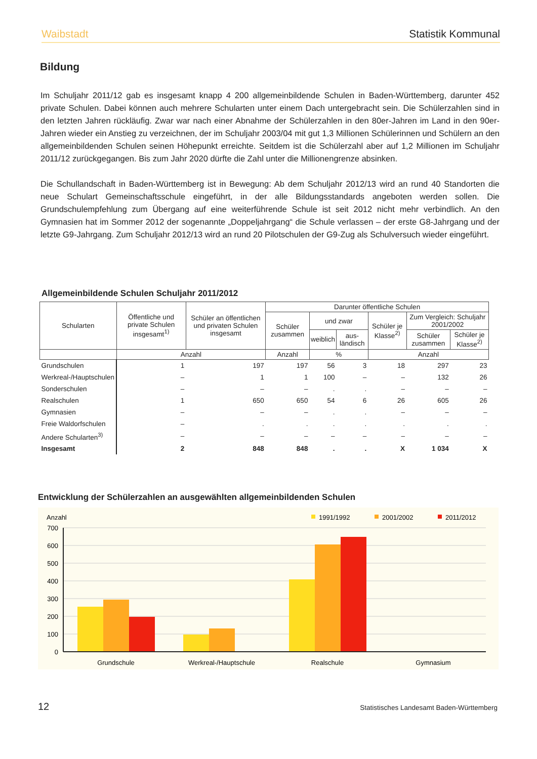Waibstadt Statistik Kommunal
Bildung
Im Schuljahr 2011/12 gab es insgesamt knapp 4 200 allgemeinbildende Schulen in Baden-Württemberg, darunter 452 private Schulen. Dabei können auch mehrere Schularten unter einem Dach untergebracht sein. Die Schülerzahlen sind in den letzten Jahren rückläufig. Zwar war nach einer Abnahme der Schülerzahlen in den 80er-Jahren im Land in den 90er-Jahren wieder ein Anstieg zu verzeichnen, der im Schuljahr 2003/04 mit gut 1,3 Millionen Schülerinnen und Schülern an den allgemeinbildenden Schulen seinen Höhepunkt erreichte. Seitdem ist die Schülerzahl aber auf 1,2 Millionen im Schuljahr 2011/12 zurückgegangen. Bis zum Jahr 2020 dürfte die Zahl unter die Millionengrenze absinken.
Die Schullandschaft in Baden-Württemberg ist in Bewegung: Ab dem Schuljahr 2012/13 wird an rund 40 Standorten die neue Schulart Gemeinschaftsschule eingeführt, in der alle Bildungsstandards angeboten werden sollen. Die Grundschulempfehlung zum Übergang auf eine weiterführende Schule ist seit 2012 nicht mehr verbindlich. An den Gymnasien hat im Sommer 2012 der sogenannte „Doppeljahrgang“ die Schule verlassen – der erste G8-Jahrgang und der letzte G9-Jahrgang. Zum Schuljahr 2012/13 wird an rund 20 Pilotschulen der G9-Zug als Schulversuch wieder eingeführt.
Allgemeinbildende Schulen Schuljahr 2011/2012
| Schularten | Öffentliche und private Schulen insgesamt<sup>1)</sup> | Schüler an öffentlichen und privaten Schulen insgesamt | Darunter öffentliche Schulen | | | | | |
| --- | --- | --- | --- | --- | --- | --- | --- | --- |
| | | | Schüler zusammen | und zwar | | Schüler je Klasse<sup>2)</sup> | Zum Vergleich: Schuljahr 2001/2002 | |
| | | | | weiblich | aus-ländisch | | Schüler zusammen | Schüler je Klasse<sup>2)</sup> |
| | Anzahl | | Anzahl | % | | Anzahl | | |
| Grundschulen | 1 | 197 | 197 | 56 | 3 | 18 | 297 | 23 |
| Werkreal-/Hauptschulen | – | 1 | 1 | 100 | – | – | 132 | 26 |
| Sonderschulen | – | – | – | . | . | – | – | – |
| Realschulen | 1 | 650 | 650 | 54 | 6 | 26 | 605 | 26 |
| Gymnasien | – | – | – | . | . | – | – | – |
| Freie Waldorfschulen | – | . | . | . | . | . | . | . |
| Andere Schularten<sup>3)</sup> | – | – | – | – | – | – | – | – |
| Insgesamt | 2 | 848 | 848 | . | . | X | 1 034 | X |
Entwicklung der Schülerzahlen an ausgewählten allgemeinbildenden Schulen
Anzahl
1991/1992
2001/2002
2011/2012
700
600
500
400
300
200
100
0
Grundschule
Werkreal-/Hauptschule
Realschule
Gymnasium
12 Statistisches Landesamt Baden-Württemberg